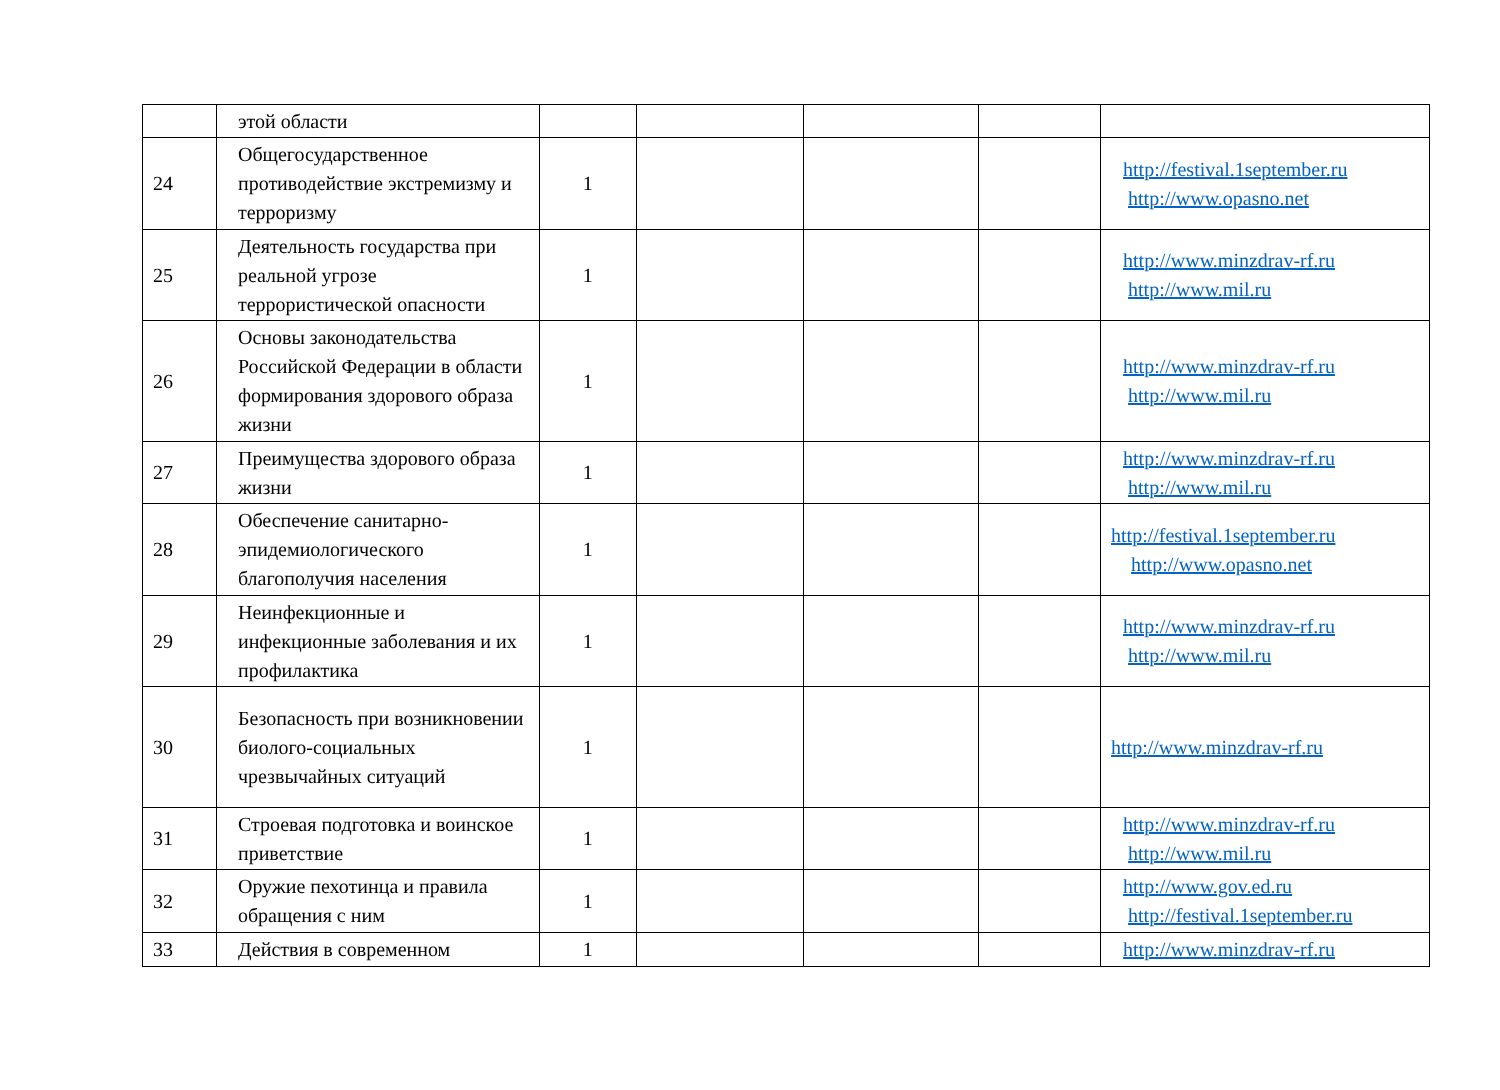| | этой области | | | | | |
| 24 | Общегосударственное противодействие экстремизму и терроризму | 1 | | | | http://festival.1september.ru http://www.opasno.net |
| 25 | Деятельность государства при реальной угрозе террористической опасности | 1 | | | | http://www.minzdrav-rf.ru http://www.mil.ru |
| 26 | Основы законодательства Российской Федерации в области формирования здорового образа жизни | 1 | | | | http://www.minzdrav-rf.ru http://www.mil.ru |
| 27 | Преимущества здорового образа жизни | 1 | | | | http://www.minzdrav-rf.ru http://www.mil.ru |
| 28 | Обеспечение санитарно-эпидемиологического благополучия населения | 1 | | | | http://festival.1september.ru http://www.opasno.net |
| 29 | Неинфекционные и инфекционные заболевания и их профилактика | 1 | | | | http://www.minzdrav-rf.ru http://www.mil.ru |
| 30 | Безопасность при возникновении биолого-социальных чрезвычайных ситуаций | 1 | | | | http://www.minzdrav-rf.ru |
| 31 | Строевая подготовка и воинское приветствие | 1 | | | | http://www.minzdrav-rf.ru http://www.mil.ru |
| 32 | Оружие пехотинца и правила обращения с ним | 1 | | | | http://www.gov.ed.ru http://festival.1september.ru |
| 33 | Действия в современном | 1 | | | | http://www.minzdrav-rf.ru |